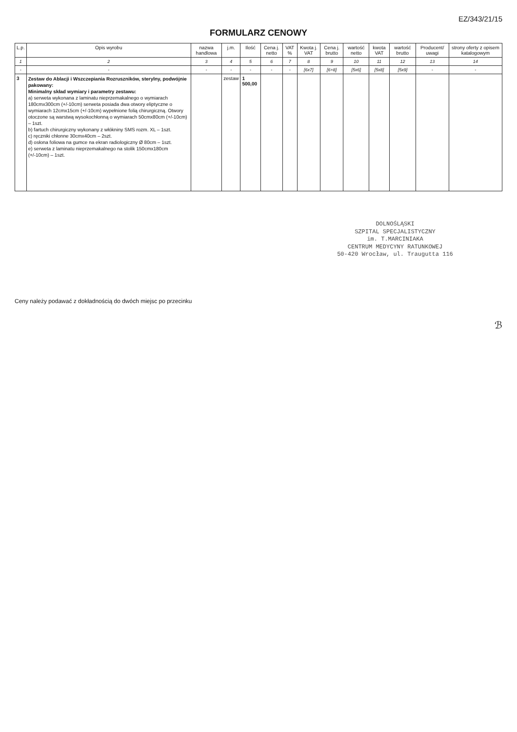EZ/343/21/15
FORMULARZ CENOWY
| L.p. | Opis wyrobu | nazwa handlowa | j.m. | Ilość | Cena j. netto | VAT % | Kwota j. VAT | Cena j. brutto | wartość netto | kwota VAT | wartość brutto | Producent/ uwagi | strony oferty z opisem katalogowym |
| --- | --- | --- | --- | --- | --- | --- | --- | --- | --- | --- | --- | --- | --- |
| 1 | 2 | 3 | 4 | 5 | 6 | 7 | 8 | 9 | 10 | 11 | 12 | 13 | 14 |
| - | - | - | - | - | - | - | [6x7] | [6+8] | [5x6] | [5x8] | [5x9] | - | - |
| 3 | Zestaw do Ablacji i Wszczepiania Rozruszników, sterylny, podwójnie pakowany: Minimalny skład wymiary i parametry zestawu: a) serweta wykonana z laminatu nieprzemakalnego o wymiarach 180cmx300cm (+/-10cm) serweta posiada dwa otwory eliptyczne o wymiarach 12cmx15cm (+/-10cm) wypełnione folią chirurgiczną. Otwory otoczone są warstwą wysokochłonną o wymiarach 50cmx80cm (+/-10cm) – 1szt. b) fartuch chirurgiczny wykonany z włókniny SMS rozm. XL – 1szt. c) ręczniki chłonne 30cmx40cm – 2szt. d) osłona foliowa na gumce na ekran radiologiczny Ø 80cm – 1szt. e) serweta z laminatu nieprzemakalnego na stolik 150cmx180cm (+/-10cm) – 1szt. | | zestaw | 1 500,00 | | | | | | | | | |
DOLNOŚLĄSKI
SZPITAL SPECJALISTYCZNY
im. T.MARCINIAKA
CENTRUM MEDYCYNY RATUNKOWEJ
50-420 Wrocław, ul. Traugutta 116
Ceny należy podawać z dokładnością do dwóch miejsc po przecinku
ℬ